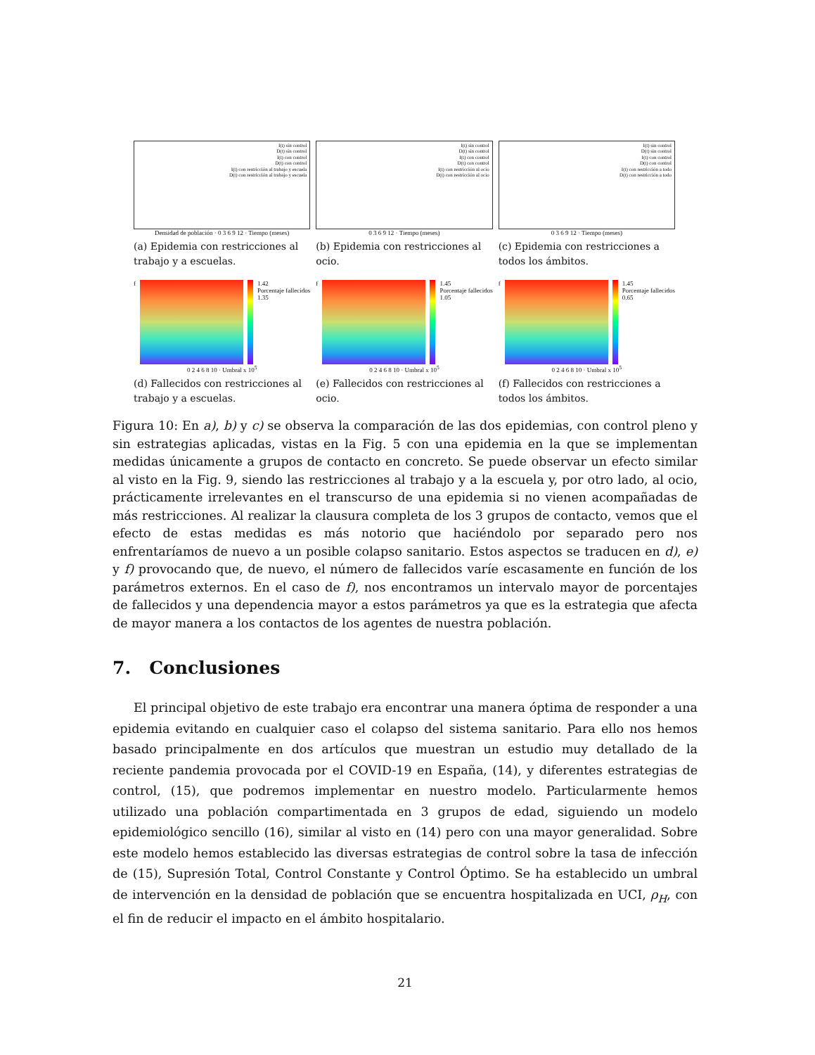I(t) sin control
D(t) sin control
I(t) con control
D(t) con control
I(t) con restricción al trabajo y escuela
D(t) con restricción al trabajo y escuela
Densidad de población · 0 3 6 9 12 · Tiempo (meses)
(a) Epidemia con restricciones al trabajo y a escuelas.
I(t) sin control
D(t) sin control
I(t) con control
D(t) con control
I(t) con restricción al ocio
D(t) con restricción al ocio
0 3 6 9 12 · Tiempo (meses)
(b) Epidemia con restricciones al ocio.
I(t) sin control
D(t) sin control
I(t) con control
D(t) con control
I(t) con restricción a todo
D(t) con restricción a todo
0 3 6 9 12 · Tiempo (meses)
(c) Epidemia con restricciones a todos los ámbitos.
f 1.42
Porcentaje fallecidos
1.35
0 2 4 6 8 10 · Umbral x 10<sup>5</sup>
(d) Fallecidos con restricciones al trabajo y a escuelas.
f 1.45
Porcentaje fallecidos
1.05
0 2 4 6 8 10 · Umbral x 10<sup>5</sup>
(e) Fallecidos con restricciones al ocio.
f 1.45
Porcentaje fallecidos
0.65
0 2 4 6 8 10 · Umbral x 10<sup>5</sup>
(f) Fallecidos con restricciones a todos los ámbitos.
Figura 10: En a), b) y c) se observa la comparación de las dos epidemias, con control pleno y sin estrategias aplicadas, vistas en la Fig. 5 con una epidemia en la que se implementan medidas únicamente a grupos de contacto en concreto. Se puede observar un efecto similar al visto en la Fig. 9, siendo las restricciones al trabajo y a la escuela y, por otro lado, al ocio, prácticamente irrelevantes en el transcurso de una epidemia si no vienen acompañadas de más restricciones. Al realizar la clausura completa de los 3 grupos de contacto, vemos que el efecto de estas medidas es más notorio que haciéndolo por separado pero nos enfrentaríamos de nuevo a un posible colapso sanitario. Estos aspectos se traducen en d), e) y f) provocando que, de nuevo, el número de fallecidos varíe escasamente en función de los parámetros externos. En el caso de f), nos encontramos un intervalo mayor de porcentajes de fallecidos y una dependencia mayor a estos parámetros ya que es la estrategia que afecta de mayor manera a los contactos de los agentes de nuestra población.
7. Conclusiones
El principal objetivo de este trabajo era encontrar una manera óptima de responder a una epidemia evitando en cualquier caso el colapso del sistema sanitario. Para ello nos hemos basado principalmente en dos artículos que muestran un estudio muy detallado de la reciente pandemia provocada por el COVID-19 en España, (14), y diferentes estrategias de control, (15), que podremos implementar en nuestro modelo. Particularmente hemos utilizado una población compartimentada en 3 grupos de edad, siguiendo un modelo epidemiológico sencillo (16), similar al visto en (14) pero con una mayor generalidad. Sobre este modelo hemos establecido las diversas estrategias de control sobre la tasa de infección de (15), Supresión Total, Control Constante y Control Óptimo. Se ha establecido un umbral de intervención en la densidad de población que se encuentra hospitalizada en UCI, ρ<sub>H</sub>, con el fin de reducir el impacto en el ámbito hospitalario.
21